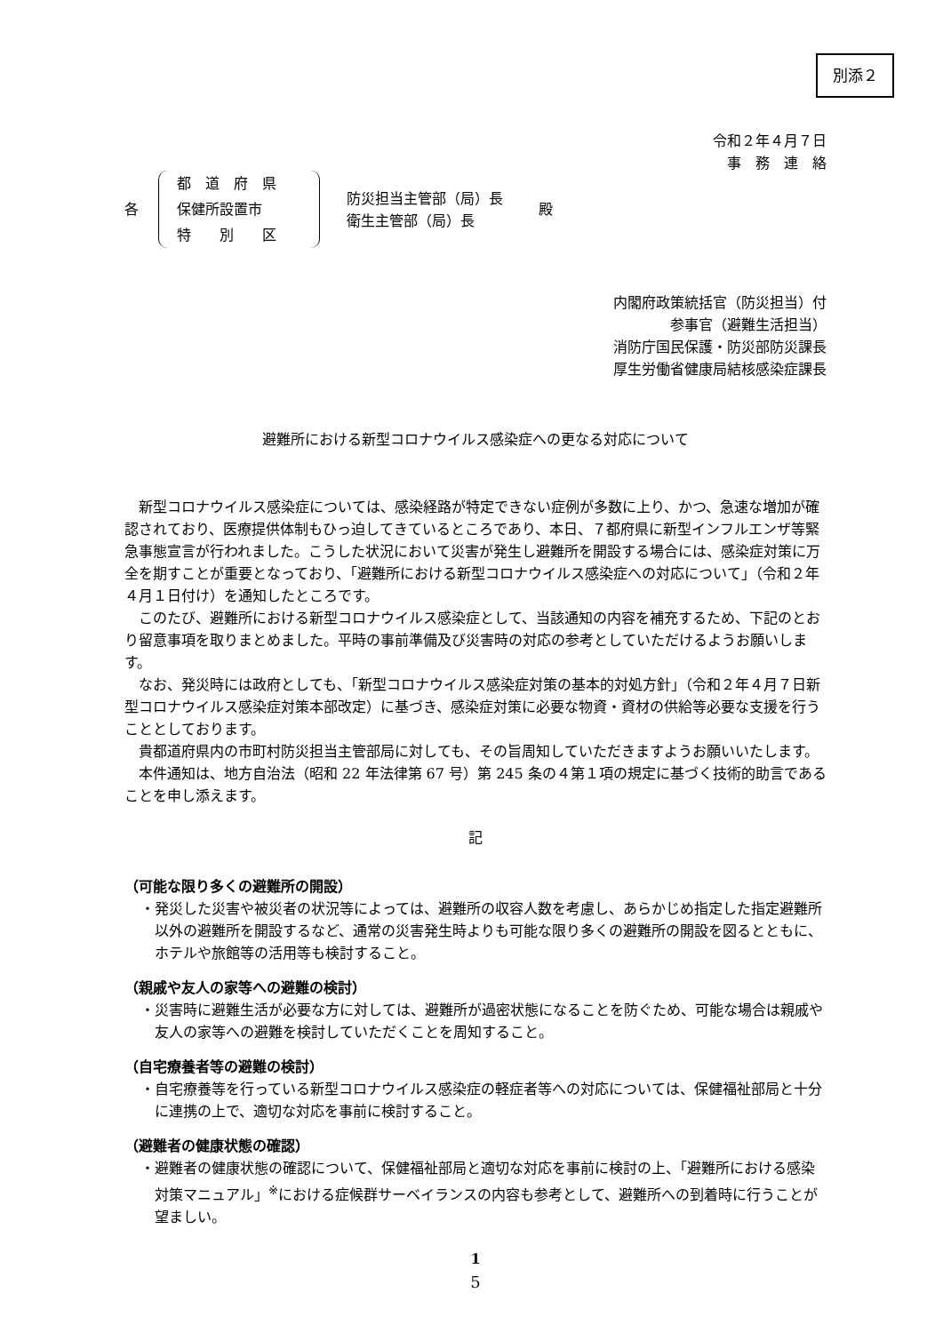別添２
令和２年４月７日
事　務　連　絡
各
都　道　府　県
保健所設置市
特　　別　　区
防災担当主管部（局）長
衛生主管部（局）長
殿
内閣府政策統括官（防災担当）付
参事官（避難生活担当）
消防庁国民保護・防災部防災課長
厚生労働省健康局結核感染症課長
避難所における新型コロナウイルス感染症への更なる対応について
新型コロナウイルス感染症については、感染経路が特定できない症例が多数に上り、かつ、急速な増加が確認されており、医療提供体制もひっ迫してきているところであり、本日、７都府県に新型インフルエンザ等緊急事態宣言が行われました。こうした状況において災害が発生し避難所を開設する場合には、感染症対策に万全を期すことが重要となっており、「避難所における新型コロナウイルス感染症への対応について」（令和２年４月１日付け）を通知したところです。
このたび、避難所における新型コロナウイルス感染症として、当該通知の内容を補充するため、下記のとおり留意事項を取りまとめました。平時の事前準備及び災害時の対応の参考としていただけるようお願いします。
なお、発災時には政府としても、「新型コロナウイルス感染症対策の基本的対処方針」（令和２年４月７日新型コロナウイルス感染症対策本部改定）に基づき、感染症対策に必要な物資・資材の供給等必要な支援を行うこととしております。
貴都道府県内の市町村防災担当主管部局に対しても、その旨周知していただきますようお願いいたします。
本件通知は、地方自治法（昭和 22 年法律第 67 号）第 245 条の４第１項の規定に基づく技術的助言であることを申し添えます。
記
（可能な限り多くの避難所の開設）
・発災した災害や被災者の状況等によっては、避難所の収容人数を考慮し、あらかじめ指定した指定避難所以外の避難所を開設するなど、通常の災害発生時よりも可能な限り多くの避難所の開設を図るとともに、ホテルや旅館等の活用等も検討すること。
（親戚や友人の家等への避難の検討）
・災害時に避難生活が必要な方に対しては、避難所が過密状態になることを防ぐため、可能な場合は親戚や友人の家等への避難を検討していただくことを周知すること。
（自宅療養者等の避難の検討）
・自宅療養等を行っている新型コロナウイルス感染症の軽症者等への対応については、保健福祉部局と十分に連携の上で、適切な対応を事前に検討すること。
（避難者の健康状態の確認）
・避難者の健康状態の確認について、保健福祉部局と適切な対応を事前に検討の上、「避難所における感染対策マニュアル」<sup>※</sup>における症候群サーベイランスの内容も参考として、避難所への到着時に行うことが望ましい。
1
5